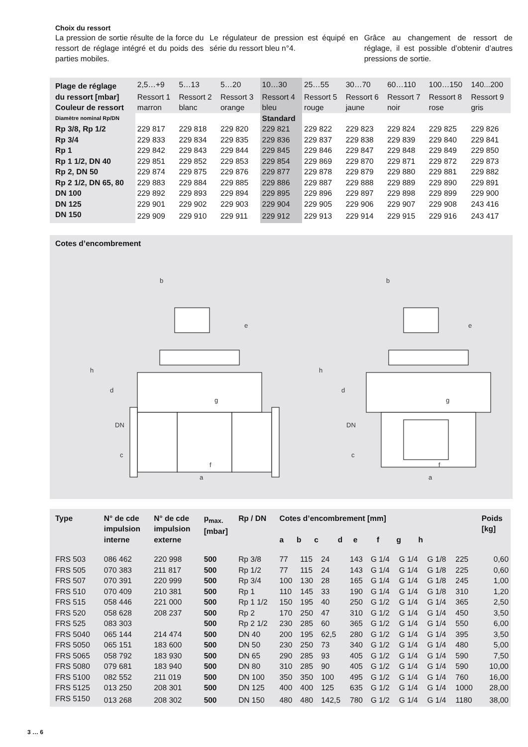Choix du ressort
La pression de sortie résulte de la force du ressort de réglage intégré et du poids des parties mobiles.
Le régulateur de pression est équipé en série du ressort bleu n°4.
Grâce au changement de ressort de réglage, il est possible d’obtenir d’autres pressions de sortie.
| Plage de réglage | 2,5…+9 | 5…13 | 5…20 | 10…30 | 25…55 | 30…70 | 60…110 | 100…150 | 140...200 |
| du ressort [mbar] | Ressort 1 | Ressort 2 | Ressort 3 | Ressort 4 | Ressort 5 | Ressort 6 | Ressort 7 | Ressort 8 | Ressort 9 |
| Couleur de ressort | marron | blanc | orange | bleu | rouge | jaune | noir | rose | gris |
| Diamètre nominal Rp/DN | | | | Standard | | | | | |
| Rp 3/8, Rp 1/2 | 229 817 | 229 818 | 229 820 | 229 821 | 229 822 | 229 823 | 229 824 | 229 825 | 229 826 |
| Rp 3/4 | 229 833 | 229 834 | 229 835 | 229 836 | 229 837 | 229 838 | 229 839 | 229 840 | 229 841 |
| Rp 1 | 229 842 | 229 843 | 229 844 | 229 845 | 229 846 | 229 847 | 229 848 | 229 849 | 229 850 |
| Rp 1 1/2, DN 40 | 229 851 | 229 852 | 229 853 | 229 854 | 229 869 | 229 870 | 229 871 | 229 872 | 229 873 |
| Rp 2, DN 50 | 229 874 | 229 875 | 229 876 | 229 877 | 229 878 | 229 879 | 229 880 | 229 881 | 229 882 |
| Rp 2 1/2, DN 65, 80 | 229 883 | 229 884 | 229 885 | 229 886 | 229 887 | 229 888 | 229 889 | 229 890 | 229 891 |
| DN 100 | 229 892 | 229 893 | 229 894 | 229 895 | 229 896 | 229 897 | 229 898 | 229 899 | 229 900 |
| DN 125 | 229 901 | 229 902 | 229 903 | 229 904 | 229 905 | 229 906 | 229 907 | 229 908 | 243 416 |
| DN 150 | 229 909 | 229 910 | 229 911 | 229 912 | 229 913 | 229 914 | 229 915 | 229 916 | 243 417 |
Cotes d’encombrement
b
b
h
h
d
d
DN
DN
c
c
a
a
f
f
e
e
g
g
| Type | N° de cde impulsion interne | N° de cde impulsion externe | p<sub>max.</sub> [mbar] | Rp / DN | Cotes d’encombrement [mm] a b c d e f g h | | | | | | | | Poids [kg] |
| --- | --- | --- | --- | --- | --- | --- | --- | --- | --- | --- | --- | --- | --- |
| FRS 503 | 086 462 | 220 998 | 500 | Rp 3/8 | 77 | 115 | 24 | 143 | G 1/4 | G 1/4 | G 1/8 | 225 | 0,60 |
| FRS 505 | 070 383 | 211 817 | 500 | Rp 1/2 | 77 | 115 | 24 | 143 | G 1/4 | G 1/4 | G 1/8 | 225 | 0,60 |
| FRS 507 | 070 391 | 220 999 | 500 | Rp 3/4 | 100 | 130 | 28 | 165 | G 1/4 | G 1/4 | G 1/8 | 245 | 1,00 |
| FRS 510 | 070 409 | 210 381 | 500 | Rp 1 | 110 | 145 | 33 | 190 | G 1/4 | G 1/4 | G 1/8 | 310 | 1,20 |
| FRS 515 | 058 446 | 221 000 | 500 | Rp 1 1/2 | 150 | 195 | 40 | 250 | G 1/2 | G 1/4 | G 1/4 | 365 | 2,50 |
| FRS 520 | 058 628 | 208 237 | 500 | Rp 2 | 170 | 250 | 47 | 310 | G 1/2 | G 1/4 | G 1/4 | 450 | 3,50 |
| FRS 525 | 083 303 | | 500 | Rp 2 1/2 | 230 | 285 | 60 | 365 | G 1/2 | G 1/4 | G 1/4 | 550 | 6,00 |
| FRS 5040 | 065 144 | 214 474 | 500 | DN 40 | 200 | 195 | 62,5 | 280 | G 1/2 | G 1/4 | G 1/4 | 395 | 3,50 |
| FRS 5050 | 065 151 | 183 600 | 500 | DN 50 | 230 | 250 | 73 | 340 | G 1/2 | G 1/4 | G 1/4 | 480 | 5,00 |
| FRS 5065 | 058 792 | 183 930 | 500 | DN 65 | 290 | 285 | 93 | 405 | G 1/2 | G 1/4 | G 1/4 | 590 | 7,50 |
| FRS 5080 | 079 681 | 183 940 | 500 | DN 80 | 310 | 285 | 90 | 405 | G 1/2 | G 1/4 | G 1/4 | 590 | 10,00 |
| FRS 5100 | 082 552 | 211 019 | 500 | DN 100 | 350 | 350 | 100 | 495 | G 1/2 | G 1/4 | G 1/4 | 760 | 16,00 |
| FRS 5125 | 013 250 | 208 301 | 500 | DN 125 | 400 | 400 | 125 | 635 | G 1/2 | G 1/4 | G 1/4 | 1000 | 28,00 |
| FRS 5150 | 013 268 | 208 302 | 500 | DN 150 | 480 | 480 | 142,5 | 780 | G 1/2 | G 1/4 | G 1/4 | 1180 | 38,00 |
3 … 6